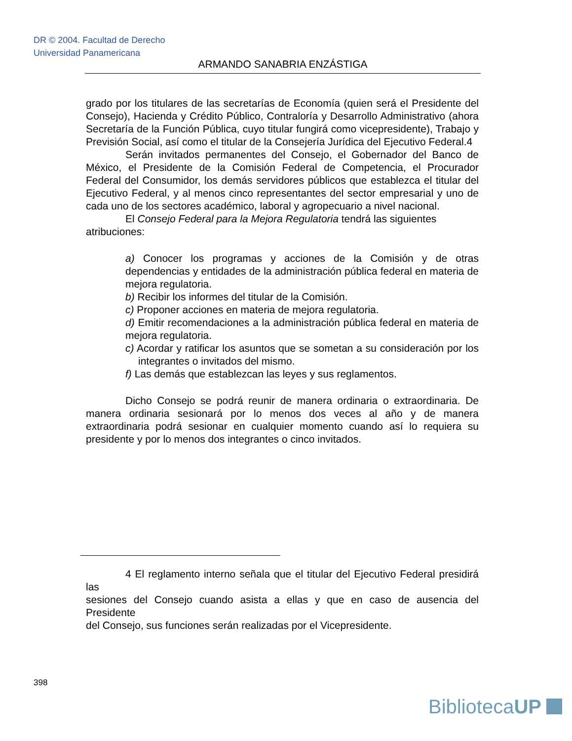DR © 2004. Facultad de Derecho
Universidad Panamericana
ARMANDO SANABRIA ENZÁSTIGA
grado por los titulares de las secretarías de Economía (quien será el Presidente del Consejo), Hacienda y Crédito Público, Contraloría y Desarrollo Administrativo (ahora Secretaría de la Función Pública, cuyo titular fungirá como vicepresidente), Trabajo y Previsión Social, así como el titular de la Consejería Jurídica del Ejecutivo Federal.4
Serán invitados permanentes del Consejo, el Gobernador del Banco de México, el Presidente de la Comisión Federal de Competencia, el Procurador Federal del Consumidor, los demás servidores públicos que establezca el titular del Ejecutivo Federal, y al menos cinco representantes del sector empresarial y uno de cada uno de los sectores académico, laboral y agropecuario a nivel nacional.
El Consejo Federal para la Mejora Regulatoria tendrá las siguientes atribuciones:
a) Conocer los programas y acciones de la Comisión y de otras dependencias y entidades de la administración pública federal en materia de mejora regulatoria.
b) Recibir los informes del titular de la Comisión.
c) Proponer acciones en materia de mejora regulatoria.
d) Emitir recomendaciones a la administración pública federal en materia de mejora regulatoria.
c) Acordar y ratificar los asuntos que se sometan a su consideración por los integrantes o invitados del mismo.
f) Las demás que establezcan las leyes y sus reglamentos.
Dicho Consejo se podrá reunir de manera ordinaria o extraordinaria. De manera ordinaria sesionará por lo menos dos veces al año y de manera extraordinaria podrá sesionar en cualquier momento cuando así lo requiera su presidente y por lo menos dos integrantes o cinco invitados.
4 El reglamento interno señala que el titular del Ejecutivo Federal presidirá las
sesiones del Consejo cuando asista a ellas y que en caso de ausencia del Presidente
del Consejo, sus funciones serán realizadas por el Vicepresidente.
398
BibliotecaUP